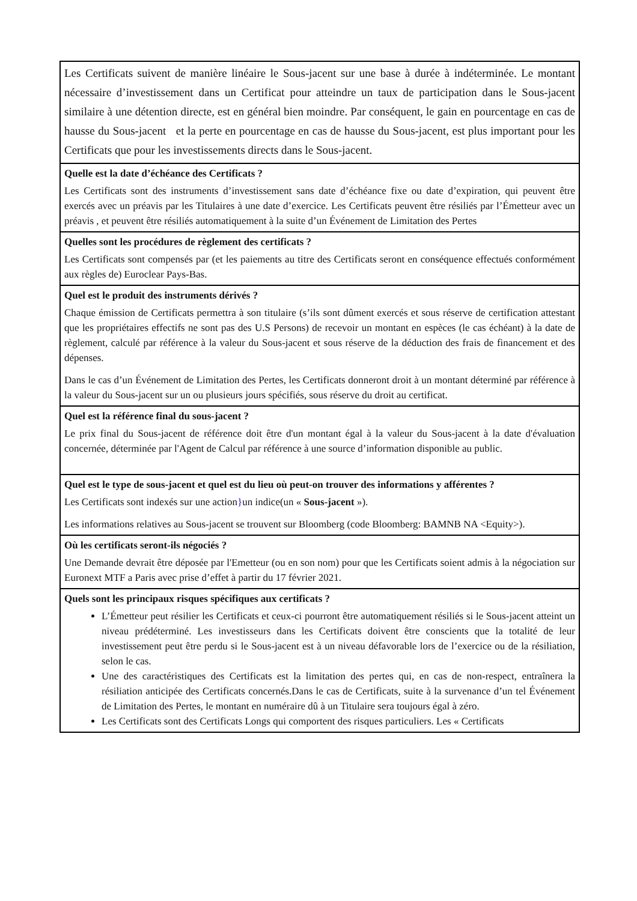| Les Certificats suivent de manière linéaire le Sous-jacent sur une base à durée à indéterminée. Le montant nécessaire d’investissement dans un Certificat pour atteindre un taux de participation dans le Sous-jacent similaire à une détention directe, est en général bien moindre. Par conséquent, le gain en pourcentage en cas de hausse du Sous-jacent et la perte en pourcentage en cas de hausse du Sous-jacent, est plus important pour les Certificats que pour les investissements directs dans le Sous-jacent. |
| Quelle est la date d’échéance des Certificats ? Les Certificats sont des instruments d’investissement sans date d’échéance fixe ou date d’expiration, qui peuvent être exercés avec un préavis par les Titulaires à une date d’exercice. Les Certificats peuvent être résiliés par l’Émetteur avec un préavis , et peuvent être résiliés automatiquement à la suite d’un Événement de Limitation des Pertes |
| Quelles sont les procédures de règlement des certificats ? Les Certificats sont compensés par (et les paiements au titre des Certificats seront en conséquence effectués conformément aux règles de) Euroclear Pays-Bas. |
| Quel est le produit des instruments dérivés ? Chaque émission de Certificats permettra à son titulaire (s’ils sont dûment exercés et sous réserve de certification attestant que les propriétaires effectifs ne sont pas des U.S Persons) de recevoir un montant en espèces (le cas échéant) à la date de règlement, calculé par référence à la valeur du Sous-jacent et sous réserve de la déduction des frais de financement et des dépenses. Dans le cas d’un Événement de Limitation des Pertes, les Certificats donneront droit à un montant déterminé par référence à la valeur du Sous-jacent sur un ou plusieurs jours spécifiés, sous réserve du droit au certificat. |
| Quel est la référence final du sous-jacent ? Le prix final du Sous-jacent de référence doit être d'un montant égal à la valeur du Sous-jacent à la date d'évaluation concernée, déterminée par l'Agent de Calcul par référence à une source d’information disponible au public. |
| Quel est le type de sous-jacent et quel est du lieu où peut-on trouver des informations y afférentes ? Les Certificats sont indexés sur une action } un indice(un « Sous-jacent »). Les informations relatives au Sous-jacent se trouvent sur Bloomberg (code Bloomberg: BAMNB NA <Equity>). |
| Où les certificats seront-ils négociés ? Une Demande devrait être déposée par l'Emetteur (ou en son nom) pour que les Certificats soient admis à la négociation sur Euronext MTF a Paris avec prise d’effet à partir du 17 février 2021. |
| Quels sont les principaux risques spécifiques aux certificats ? L’Émetteur peut résilier les Certificats et ceux-ci pourront être automatiquement résiliés si le Sous-jacent atteint un niveau prédéterminé. Les investisseurs dans les Certificats doivent être conscients que la totalité de leur investissement peut être perdu si le Sous-jacent est à un niveau défavorable lors de l’exercice ou de la résiliation, selon le cas. Une des caractéristiques des Certificats est la limitation des pertes qui, en cas de non-respect, entraînera la résiliation anticipée des Certificats concernés.Dans le cas de Certificats, suite à la survenance d’un tel Événement de Limitation des Pertes, le montant en numéraire dû à un Titulaire sera toujours égal à zéro. Les Certificats sont des Certificats Longs qui comportent des risques particuliers. Les « Certificats |